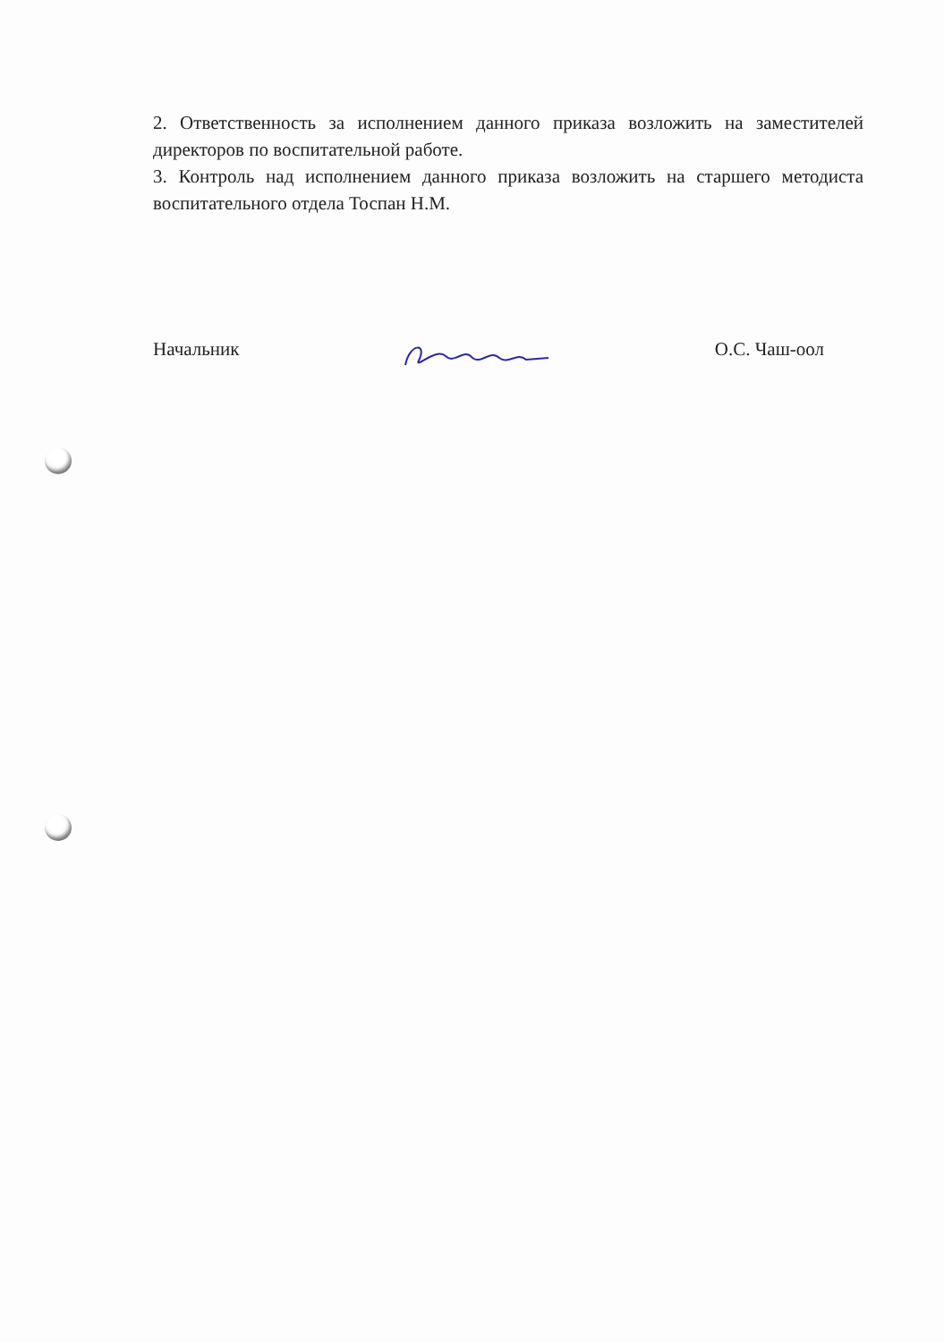2. Ответственность за исполнением данного приказа возложить на заместителей директоров по воспитательной работе.
3. Контроль над исполнением данного приказа возложить на старшего методиста воспитательного отдела Тоспан Н.М.
Начальник О.С. Чаш-оол